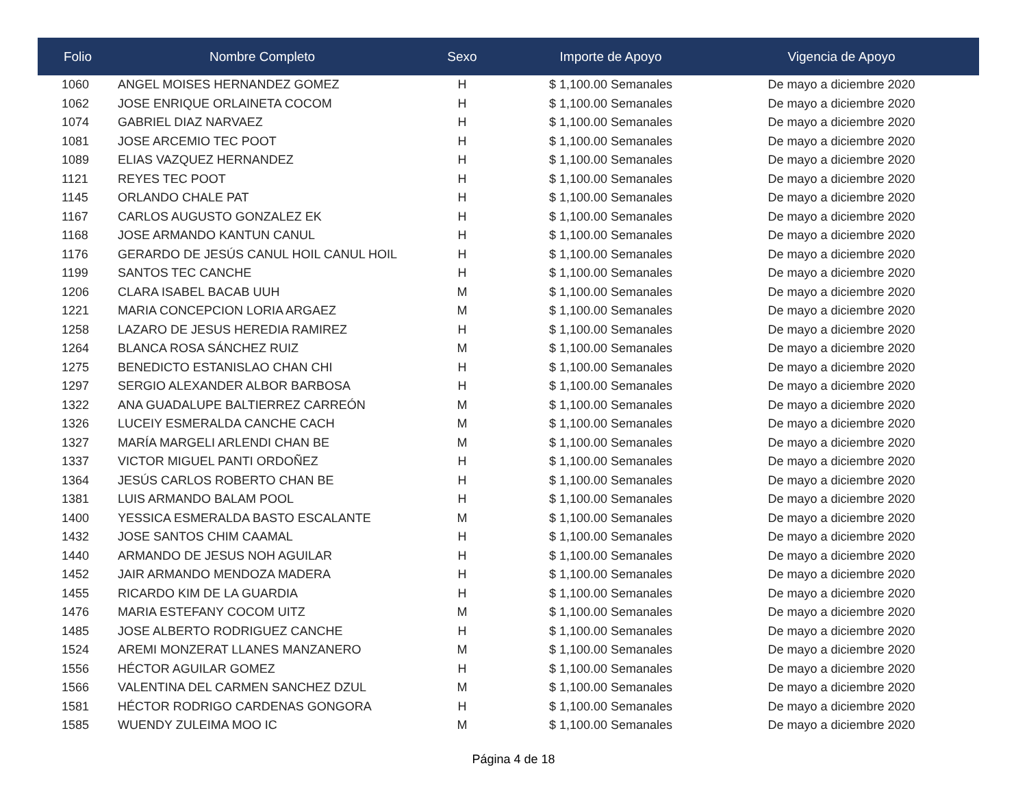| Folio | Nombre Completo | Sexo | Importe de Apoyo | Vigencia de Apoyo |
| --- | --- | --- | --- | --- |
| 1060 | ANGEL MOISES HERNANDEZ GOMEZ | H | $ 1,100.00 Semanales | De mayo a diciembre 2020 |
| 1062 | JOSE ENRIQUE ORLAINETA COCOM | H | $ 1,100.00 Semanales | De mayo a diciembre 2020 |
| 1074 | GABRIEL DIAZ NARVAEZ | H | $ 1,100.00 Semanales | De mayo a diciembre 2020 |
| 1081 | JOSE ARCEMIO TEC POOT | H | $ 1,100.00 Semanales | De mayo a diciembre 2020 |
| 1089 | ELIAS VAZQUEZ HERNANDEZ | H | $ 1,100.00 Semanales | De mayo a diciembre 2020 |
| 1121 | REYES TEC POOT | H | $ 1,100.00 Semanales | De mayo a diciembre 2020 |
| 1145 | ORLANDO CHALE PAT | H | $ 1,100.00 Semanales | De mayo a diciembre 2020 |
| 1167 | CARLOS AUGUSTO GONZALEZ EK | H | $ 1,100.00 Semanales | De mayo a diciembre 2020 |
| 1168 | JOSE ARMANDO KANTUN CANUL | H | $ 1,100.00 Semanales | De mayo a diciembre 2020 |
| 1176 | GERARDO DE JESÚS CANUL HOIL CANUL HOIL | H | $ 1,100.00 Semanales | De mayo a diciembre 2020 |
| 1199 | SANTOS TEC CANCHE | H | $ 1,100.00 Semanales | De mayo a diciembre 2020 |
| 1206 | CLARA ISABEL BACAB UUH | M | $ 1,100.00 Semanales | De mayo a diciembre 2020 |
| 1221 | MARIA CONCEPCION LORIA ARGAEZ | M | $ 1,100.00 Semanales | De mayo a diciembre 2020 |
| 1258 | LAZARO DE JESUS HEREDIA RAMIREZ | H | $ 1,100.00 Semanales | De mayo a diciembre 2020 |
| 1264 | BLANCA ROSA SÁNCHEZ RUIZ | M | $ 1,100.00 Semanales | De mayo a diciembre 2020 |
| 1275 | BENEDICTO ESTANISLAO CHAN CHI | H | $ 1,100.00 Semanales | De mayo a diciembre 2020 |
| 1297 | SERGIO ALEXANDER ALBOR BARBOSA | H | $ 1,100.00 Semanales | De mayo a diciembre 2020 |
| 1322 | ANA GUADALUPE BALTIERREZ CARREÓN | M | $ 1,100.00 Semanales | De mayo a diciembre 2020 |
| 1326 | LUCEIY ESMERALDA CANCHE CACH | M | $ 1,100.00 Semanales | De mayo a diciembre 2020 |
| 1327 | MARÍA MARGELI ARLENDI CHAN BE | M | $ 1,100.00 Semanales | De mayo a diciembre 2020 |
| 1337 | VICTOR MIGUEL PANTI ORDOÑEZ | H | $ 1,100.00 Semanales | De mayo a diciembre 2020 |
| 1364 | JESÚS CARLOS ROBERTO CHAN BE | H | $ 1,100.00 Semanales | De mayo a diciembre 2020 |
| 1381 | LUIS ARMANDO BALAM POOL | H | $ 1,100.00 Semanales | De mayo a diciembre 2020 |
| 1400 | YESSICA ESMERALDA BASTO ESCALANTE | M | $ 1,100.00 Semanales | De mayo a diciembre 2020 |
| 1432 | JOSE SANTOS CHIM CAAMAL | H | $ 1,100.00 Semanales | De mayo a diciembre 2020 |
| 1440 | ARMANDO DE JESUS NOH AGUILAR | H | $ 1,100.00 Semanales | De mayo a diciembre 2020 |
| 1452 | JAIR ARMANDO MENDOZA MADERA | H | $ 1,100.00 Semanales | De mayo a diciembre 2020 |
| 1455 | RICARDO KIM DE LA GUARDIA | H | $ 1,100.00 Semanales | De mayo a diciembre 2020 |
| 1476 | MARIA ESTEFANY COCOM UITZ | M | $ 1,100.00 Semanales | De mayo a diciembre 2020 |
| 1485 | JOSE ALBERTO RODRIGUEZ CANCHE | H | $ 1,100.00 Semanales | De mayo a diciembre 2020 |
| 1524 | AREMI MONZERAT LLANES MANZANERO | M | $ 1,100.00 Semanales | De mayo a diciembre 2020 |
| 1556 | HÉCTOR AGUILAR GOMEZ | H | $ 1,100.00 Semanales | De mayo a diciembre 2020 |
| 1566 | VALENTINA DEL CARMEN SANCHEZ DZUL | M | $ 1,100.00 Semanales | De mayo a diciembre 2020 |
| 1581 | HÉCTOR RODRIGO CARDENAS GONGORA | H | $ 1,100.00 Semanales | De mayo a diciembre 2020 |
| 1585 | WUENDY ZULEIMA MOO IC | M | $ 1,100.00 Semanales | De mayo a diciembre 2020 |
Página 4 de 18